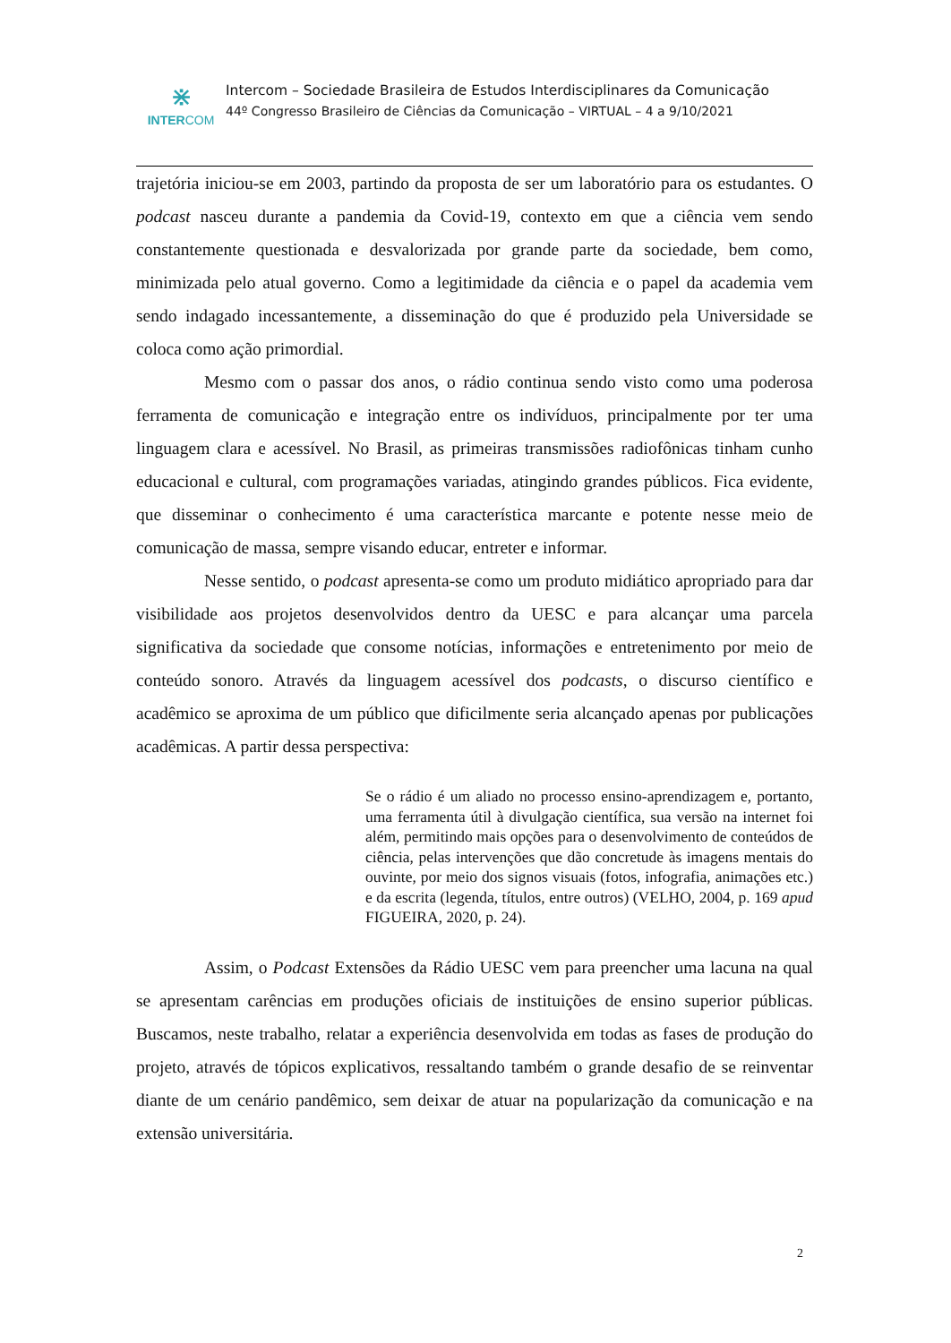⋇
INTERCOM
Intercom – Sociedade Brasileira de Estudos Interdisciplinares da Comunicação
44º Congresso Brasileiro de Ciências da Comunicação – VIRTUAL – 4 a 9/10/2021
trajetória iniciou-se em 2003, partindo da proposta de ser um laboratório para os estudantes. O podcast nasceu durante a pandemia da Covid-19, contexto em que a ciência vem sendo constantemente questionada e desvalorizada por grande parte da sociedade, bem como, minimizada pelo atual governo. Como a legitimidade da ciência e o papel da academia vem sendo indagado incessantemente, a disseminação do que é produzido pela Universidade se coloca como ação primordial.
Mesmo com o passar dos anos, o rádio continua sendo visto como uma poderosa ferramenta de comunicação e integração entre os indivíduos, principalmente por ter uma linguagem clara e acessível. No Brasil, as primeiras transmissões radiofônicas tinham cunho educacional e cultural, com programações variadas, atingindo grandes públicos. Fica evidente, que disseminar o conhecimento é uma característica marcante e potente nesse meio de comunicação de massa, sempre visando educar, entreter e informar.
Nesse sentido, o podcast apresenta-se como um produto midiático apropriado para dar visibilidade aos projetos desenvolvidos dentro da UESC e para alcançar uma parcela significativa da sociedade que consome notícias, informações e entretenimento por meio de conteúdo sonoro. Através da linguagem acessível dos podcasts, o discurso científico e acadêmico se aproxima de um público que dificilmente seria alcançado apenas por publicações acadêmicas. A partir dessa perspectiva:
Se o rádio é um aliado no processo ensino-aprendizagem e, portanto, uma ferramenta útil à divulgação científica, sua versão na internet foi além, permitindo mais opções para o desenvolvimento de conteúdos de ciência, pelas intervenções que dão concretude às imagens mentais do ouvinte, por meio dos signos visuais (fotos, infografia, animações etc.) e da escrita (legenda, títulos, entre outros) (VELHO, 2004, p. 169 apud FIGUEIRA, 2020, p. 24).
Assim, o Podcast Extensões da Rádio UESC vem para preencher uma lacuna na qual se apresentam carências em produções oficiais de instituições de ensino superior públicas. Buscamos, neste trabalho, relatar a experiência desenvolvida em todas as fases de produção do projeto, através de tópicos explicativos, ressaltando também o grande desafio de se reinventar diante de um cenário pandêmico, sem deixar de atuar na popularização da comunicação e na extensão universitária.
2